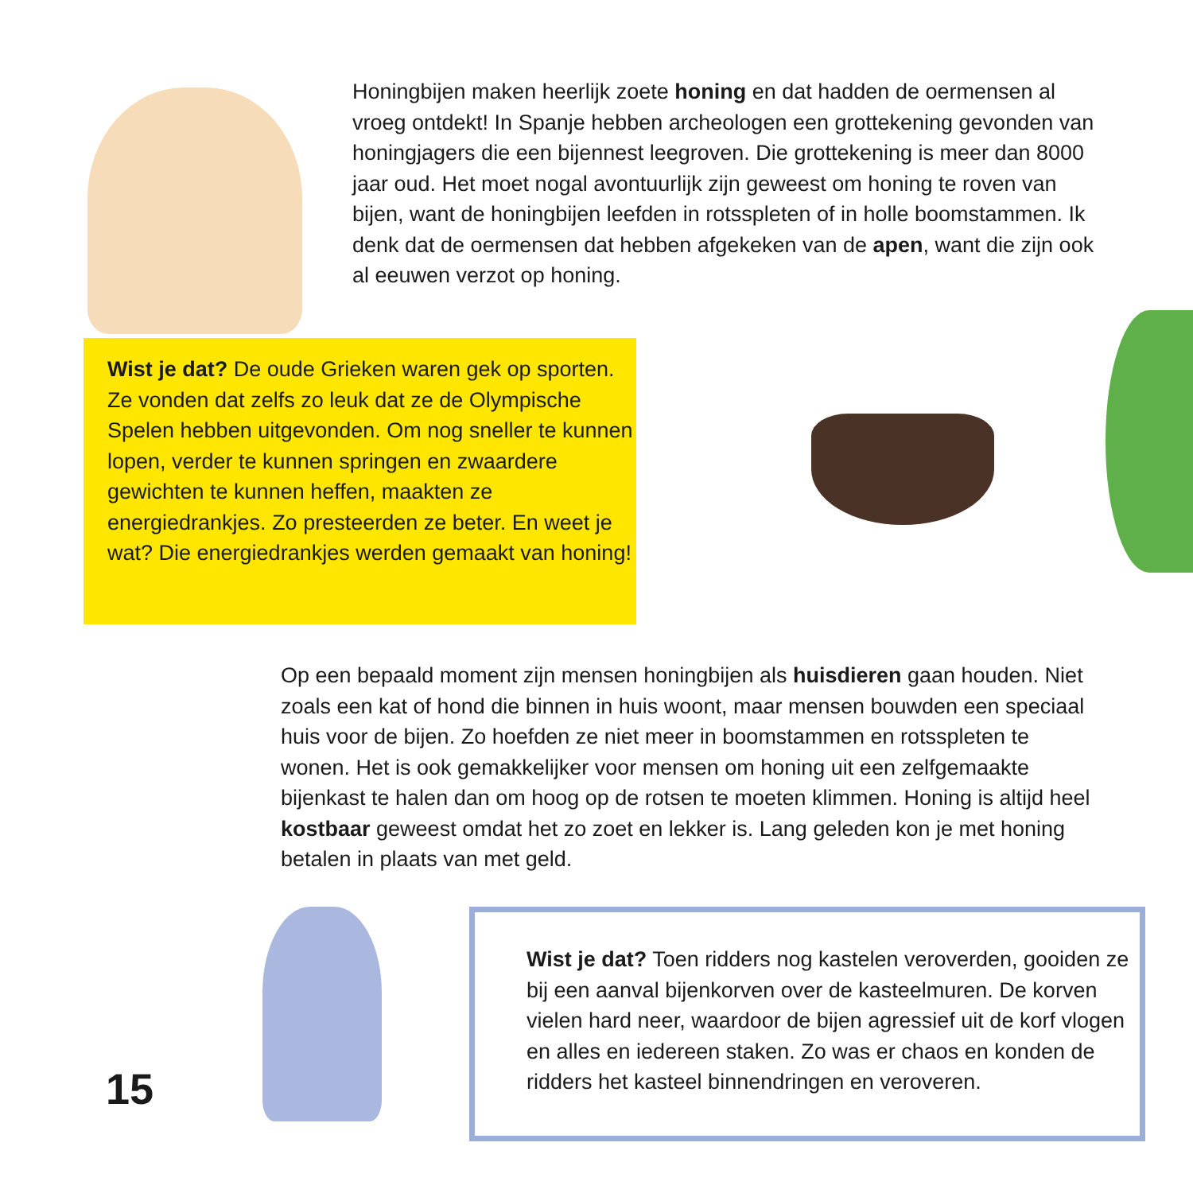Honingbijen maken heerlijk zoete honing en dat hadden de oermensen al vroeg ontdekt! In Spanje hebben archeologen een grottekening gevonden van honingjagers die een bijennest leegroven. Die grottekening is meer dan 8000 jaar oud. Het moet nogal avontuurlijk zijn geweest om honing te roven van bijen, want de honingbijen leefden in rotsspleten of in holle boomstammen. Ik denk dat de oermensen dat hebben afgekeken van de apen, want die zijn ook al eeuwen verzot op honing.
Wist je dat? De oude Grieken waren gek op sporten. Ze vonden dat zelfs zo leuk dat ze de Olympische Spelen hebben uitgevonden. Om nog sneller te kunnen lopen, verder te kunnen springen en zwaardere gewichten te kunnen heffen, maakten ze energiedrankjes. Zo presteerden ze beter. En weet je wat? Die energiedrankjes werden gemaakt van honing!
Op een bepaald moment zijn mensen honingbijen als huisdieren gaan houden. Niet zoals een kat of hond die binnen in huis woont, maar mensen bouwden een speciaal huis voor de bijen. Zo hoefden ze niet meer in boomstammen en rotsspleten te wonen. Het is ook gemakkelijker voor mensen om honing uit een zelfgemaakte bijenkast te halen dan om hoog op de rotsen te moeten klimmen. Honing is altijd heel kostbaar geweest omdat het zo zoet en lekker is. Lang geleden kon je met honing betalen in plaats van met geld.
Wist je dat? Toen ridders nog kastelen veroverden, gooiden ze bij een aanval bijenkorven over de kasteelmuren. De korven vielen hard neer, waardoor de bijen agressief uit de korf vlogen en alles en iedereen staken. Zo was er chaos en konden de ridders het kasteel binnendringen en veroveren.
15